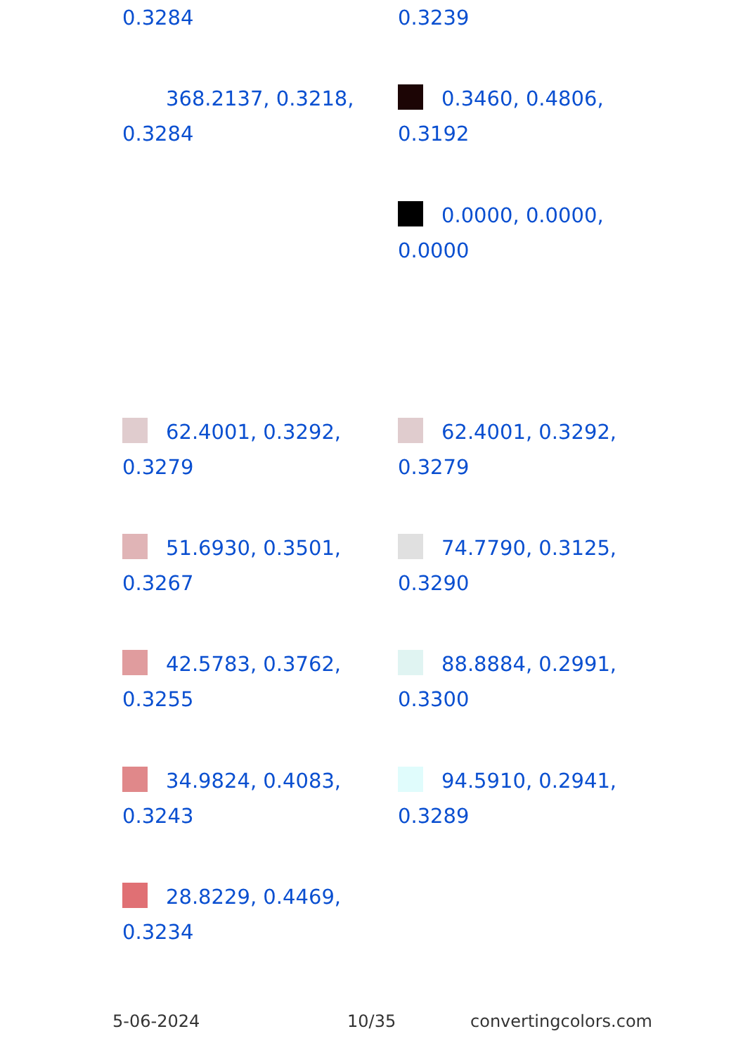0.3284 0.3239
368.2137, 0.3218, 0.3284
0.3460, 0.4806, 0.3192
0.0000, 0.0000, 0.0000
62.4001, 0.3292, 0.3279
62.4001, 0.3292, 0.3279
51.6930, 0.3501, 0.3267
74.7790, 0.3125, 0.3290
42.5783, 0.3762, 0.3255
88.8884, 0.2991, 0.3300
34.9824, 0.4083, 0.3243
94.5910, 0.2941, 0.3289
28.8229, 0.4469, 0.3234
5-06-2024 10/35 convertingcolors.com